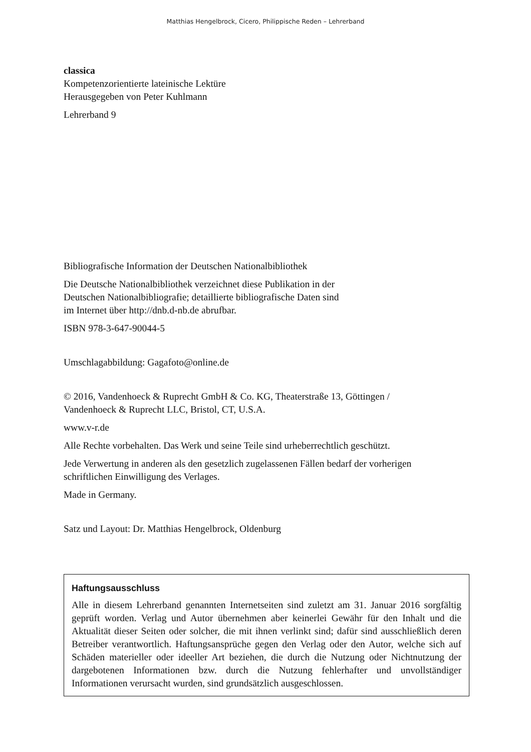Matthias Hengelbrock, Cicero, Philippische Reden – Lehrerband
classica
Kompetenzorientierte lateinische Lektüre
Herausgegeben von Peter Kuhlmann
Lehrerband 9
Bibliografische Information der Deutschen Nationalbibliothek
Die Deutsche Nationalbibliothek verzeichnet diese Publikation in der
Deutschen Nationalbibliografie; detaillierte bibliografische Daten sind
im Internet über http://dnb.d-nb.de abrufbar.
ISBN 978-3-647-90044-5
Umschlagabbildung: Gagafoto@online.de
© 2016, Vandenhoeck & Ruprecht GmbH & Co. KG, Theaterstraße 13, Göttingen /
Vandenhoeck & Ruprecht LLC, Bristol, CT, U.S.A.
www.v-r.de
Alle Rechte vorbehalten. Das Werk und seine Teile sind urheberrechtlich geschützt.
Jede Verwertung in anderen als den gesetzlich zugelassenen Fällen bedarf der vorherigen
schriftlichen Einwilligung des Verlages.
Made in Germany.
Satz und Layout: Dr. Matthias Hengelbrock, Oldenburg
Haftungsausschluss
Alle in diesem Lehrerband genannten Internetseiten sind zuletzt am 31. Januar 2016 sorgfältig geprüft worden. Verlag und Autor übernehmen aber keinerlei Gewähr für den Inhalt und die Aktualität dieser Seiten oder solcher, die mit ihnen verlinkt sind; dafür sind ausschließlich deren Betreiber verantwortlich. Haftungsansprüche gegen den Verlag oder den Autor, welche sich auf Schäden materieller oder ideeller Art beziehen, die durch die Nutzung oder Nicht­nutzung der dargebotenen Informationen bzw. durch die Nutzung fehlerhafter und unvoll­ständiger Informationen verursacht wurden, sind grundsätzlich ausgeschlossen.